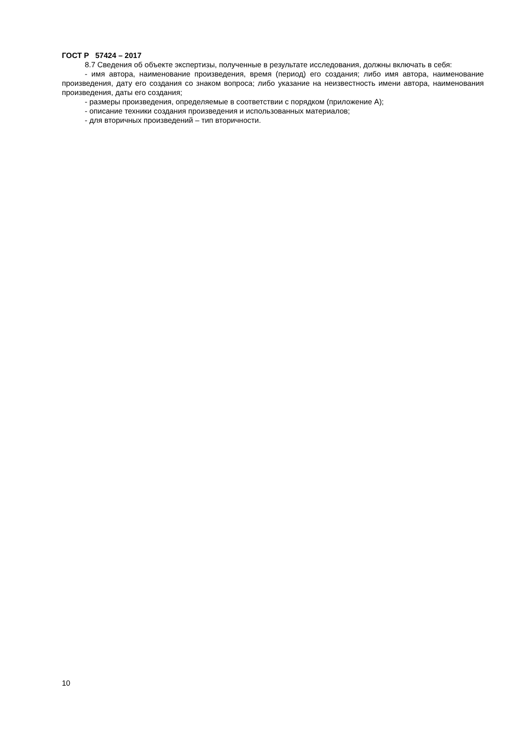ГОСТ Р 57424 – 2017
8.7 Сведения об объекте экспертизы, полученные в результате исследования, должны включать в себя:
- имя автора, наименование произведения, время (период) его создания; либо имя автора, наименование произведения, дату его создания со знаком вопроса; либо указание на неизвестность имени автора, наименования произведения, даты его создания;
- размеры произведения, определяемые в соответствии с порядком (приложение А);
- описание техники создания произведения и использованных материалов;
- для вторичных произведений – тип вторичности.
10